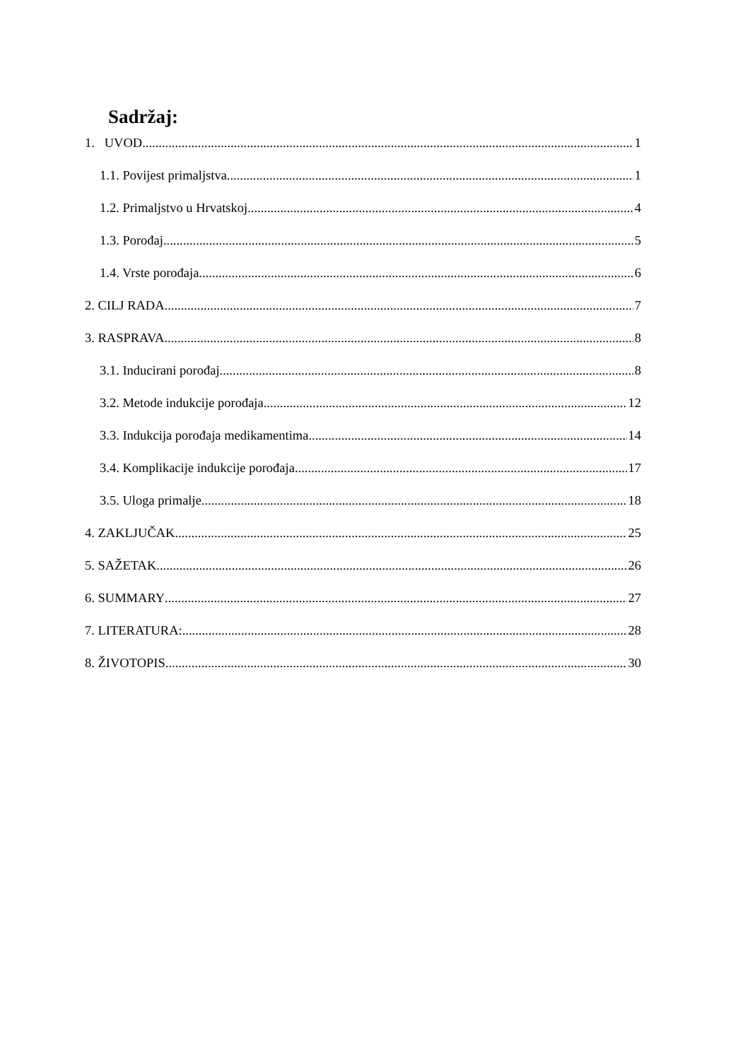Sadržaj:
1. UVOD 1
1.1. Povijest primaljstva 1
1.2. Primaljstvo u Hrvatskoj 4
1.3. Porođaj 5
1.4. Vrste porođaja 6
2. CILJ RADA 7
3. RASPRAVA 8
3.1. Inducirani porođaj 8
3.2. Metode indukcije porođaja 12
3.3. Indukcija porođaja medikamentima 14
3.4. Komplikacije indukcije porođaja 17
3.5. Uloga primalje 18
4. ZAKLJUČAK 25
5. SAŽETAK 26
6. SUMMARY 27
7. LITERATURA: 28
8. ŽIVOTOPIS 30